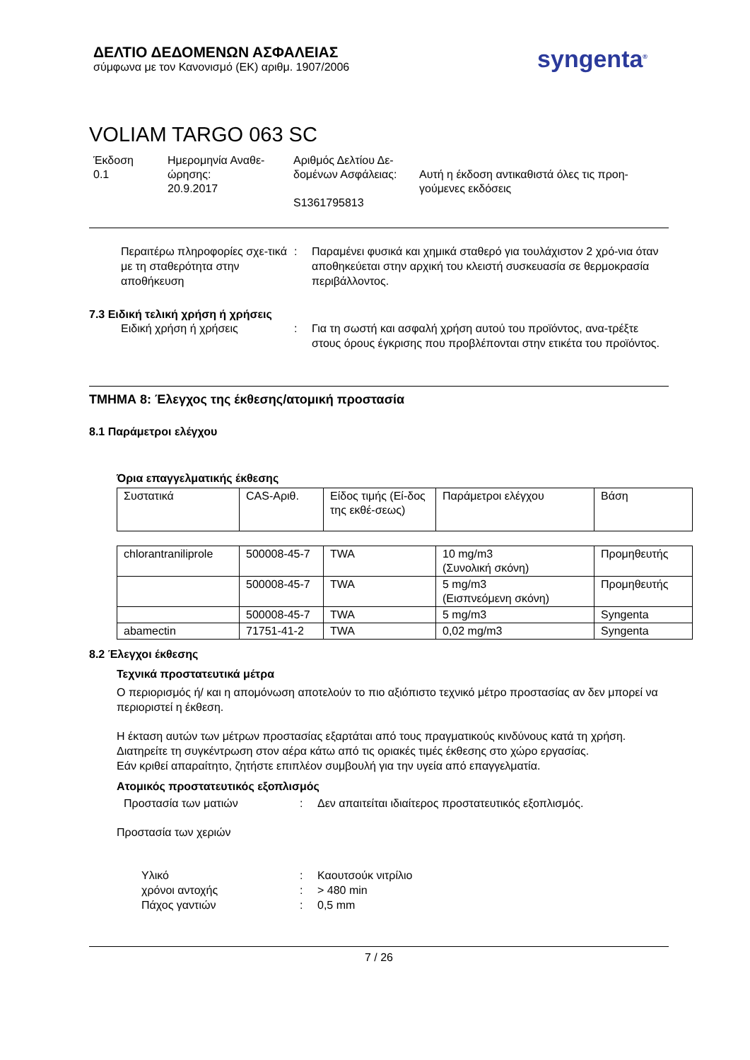ΔΕΛΤΙΟ ΔΕΔΟΜΕΝΩΝ ΑΣΦΑΛΕΙΑΣ
σύμφωνα με τον Κανονισμό (ΕΚ) αριθμ. 1907/2006
syngenta<sup>®</sup>
VOLIAM TARGO 063 SC
Έκδοση
0.1
Ημερομηνία Αναθε-
ώρησης:
20.9.2017
Αριθμός Δελτίου Δε-
δομένων Ασφάλειας:
S1361795813
Αυτή η έκδοση αντικαθιστά όλες τις προη-
γούμενες εκδόσεις
Περαιτέρω πληροφορίες σχε-τικά με τη σταθερότητα στην αποθήκευση
: Παραμένει φυσικά και χημικά σταθερό για τουλάχιστον 2 χρό-νια όταν αποθηκεύεται στην αρχική του κλειστή συσκευασία σε θερμοκρασία περιβάλλοντος.
7.3 Ειδική τελική χρήση ή χρήσεις
Ειδική χρήση ή χρήσεις : Για τη σωστή και ασφαλή χρήση αυτού του προϊόντος, ανα-τρέξτε στους όρους έγκρισης που προβλέπονται στην ετικέτα του προϊόντος.
ΤΜΗΜΑ 8: Έλεγχος της έκθεσης/ατομική προστασία
8.1 Παράμετροι ελέγχου
Όρια επαγγελματικής έκθεσης
| Συστατικά | CAS-Αριθ. | Είδος τιμής (Εί-δος της εκθέ-σεως) | Παράμετροι ελέγχου | Βάση |
| --- | --- | --- | --- | --- |
| chlorantraniliprole | 500008-45-7 | TWA | 10 mg/m3 (Συνολική σκόνη) | Προμηθευτής |
| | 500008-45-7 | TWA | 5 mg/m3 (Εισπνεόμενη σκόνη) | Προμηθευτής |
| | 500008-45-7 | TWA | 5 mg/m3 | Syngenta |
| abamectin | 71751-41-2 | TWA | 0,02 mg/m3 | Syngenta |
8.2 Έλεγχοι έκθεσης
Τεχνικά προστατευτικά μέτρα
Ο περιορισμός ή/ και η απομόνωση αποτελούν το πιο αξιόπιστο τεχνικό μέτρο προστασίας αν δεν μπορεί να περιοριστεί η έκθεση.
Η έκταση αυτών των μέτρων προστασίας εξαρτάται από τους πραγματικούς κινδύνους κατά τη χρήση.
Διατηρείτε τη συγκέντρωση στον αέρα κάτω από τις οριακές τιμές έκθεσης στο χώρο εργασίας.
Εάν κριθεί απαραίτητο, ζητήστε επιπλέον συμβουλή για την υγεία από επαγγελματία.
Ατομικός προστατευτικός εξοπλισμός
Προστασία των ματιών : Δεν απαιτείται ιδιαίτερος προστατευτικός εξοπλισμός.
Προστασία των χεριών
Υλικό : Καουτσούκ νιτρίλιο
χρόνοι αντοχής : > 480 min
Πάχος γαντιών : 0,5 mm
7 / 26